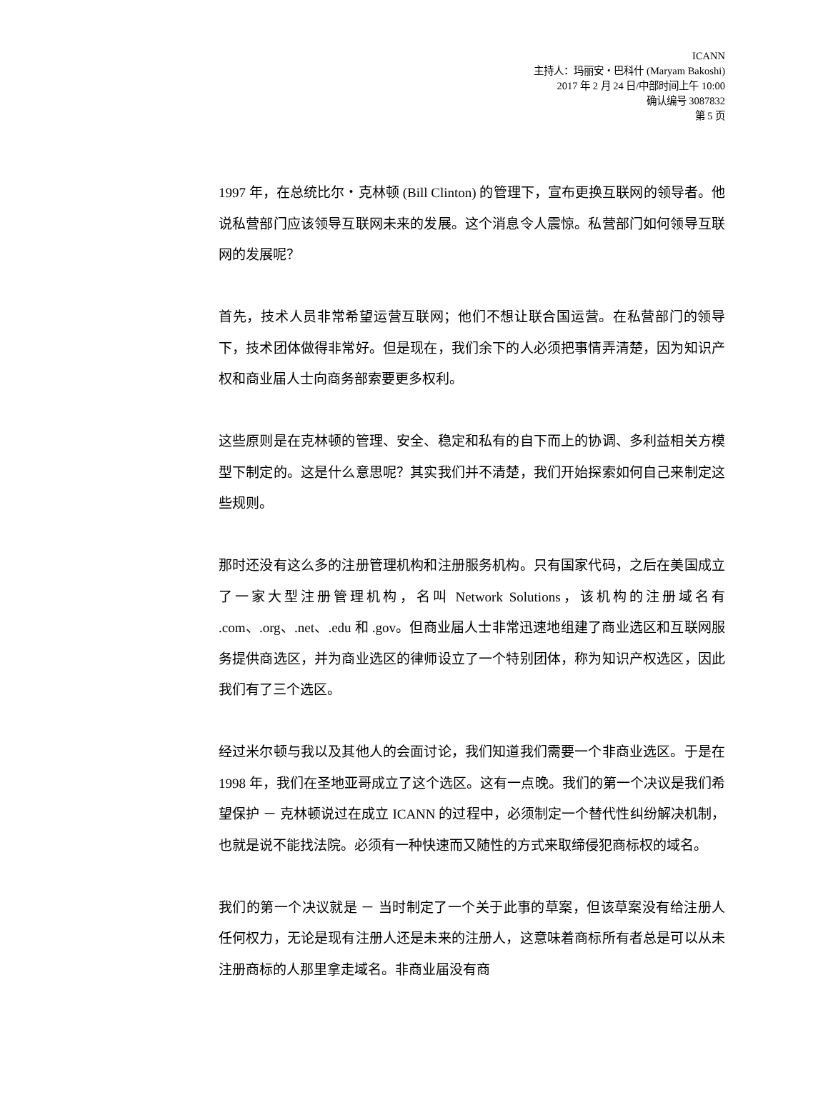ICANN
主持人：玛丽安・巴科什 (Maryam Bakoshi)
2017 年 2 月 24 日/中部时间上午 10:00
确认编号 3087832
第 5 页
1997 年，在总统比尔・克林顿 (Bill Clinton) 的管理下，宣布更换互联网的领导者。他说私营部门应该领导互联网未来的发展。这个消息令人震惊。私营部门如何领导互联网的发展呢？
首先，技术人员非常希望运营互联网；他们不想让联合国运营。在私营部门的领导下，技术团体做得非常好。但是现在，我们余下的人必须把事情弄清楚，因为知识产权和商业届人士向商务部索要更多权利。
这些原则是在克林顿的管理、安全、稳定和私有的自下而上的协调、多利益相关方模型下制定的。这是什么意思呢？其实我们并不清楚，我们开始探索如何自己来制定这些规则。
那时还没有这么多的注册管理机构和注册服务机构。只有国家代码，之后在美国成立了一家大型注册管理机构，名叫 Network Solutions，该机构的注册域名有 .com、.org、.net、.edu 和 .gov。但商业届人士非常迅速地组建了商业选区和互联网服务提供商选区，并为商业选区的律师设立了一个特别团体，称为知识产权选区，因此我们有了三个选区。
经过米尔顿与我以及其他人的会面讨论，我们知道我们需要一个非商业选区。于是在 1998 年，我们在圣地亚哥成立了这个选区。这有一点晚。我们的第一个决议是我们希望保护 － 克林顿说过在成立 ICANN 的过程中，必须制定一个替代性纠纷解决机制，也就是说不能找法院。必须有一种快速而又随性的方式来取缔侵犯商标权的域名。
我们的第一个决议就是 － 当时制定了一个关于此事的草案，但该草案没有给注册人任何权力，无论是现有注册人还是未来的注册人，这意味着商标所有者总是可以从未注册商标的人那里拿走域名。非商业届没有商